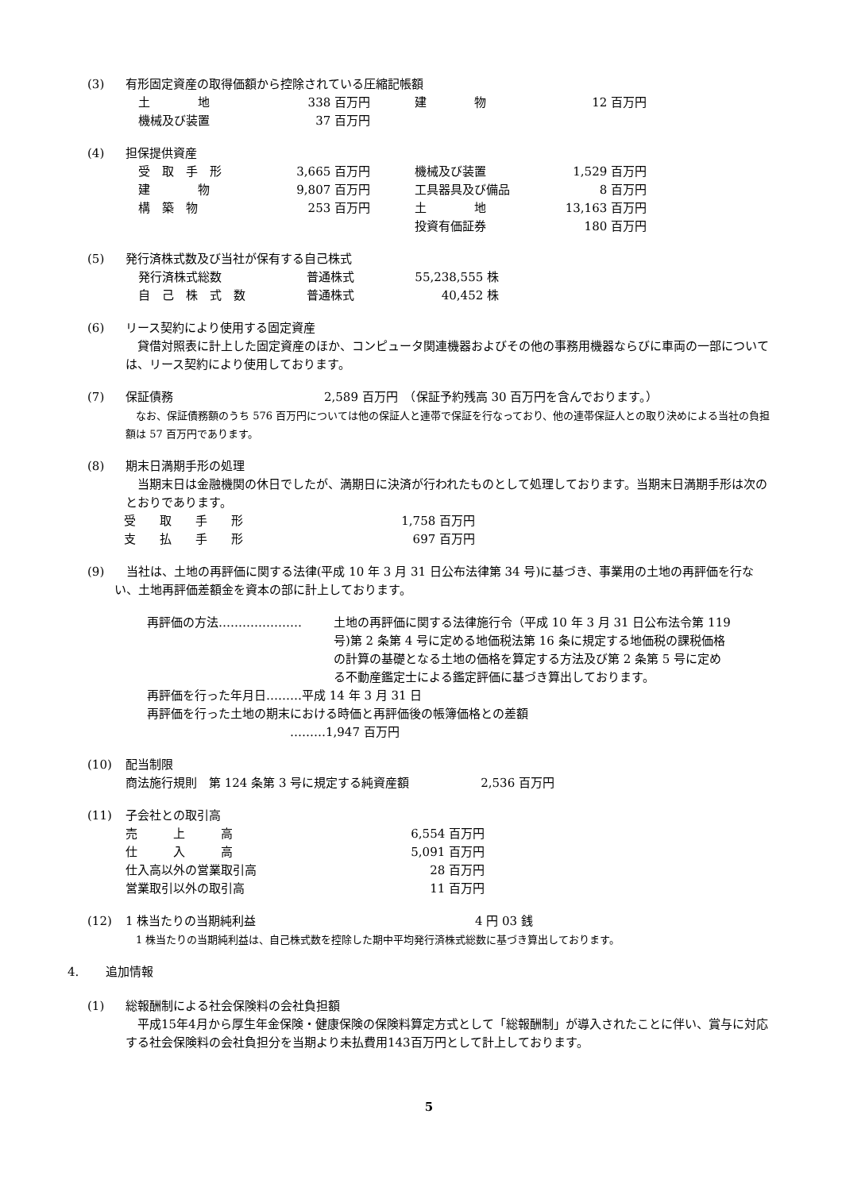(3) 有形固定資産の取得価額から控除されている圧縮記帳額
| 土 地 | 338 百万円 | 建 物 | 12 百万円 |
| 機械及び装置 | 37 百万円 | | |
(4) 担保提供資産
| 受 取 手 形 | 3,665 百万円 | 機械及び装置 | 1,529 百万円 |
| 建 物 | 9,807 百万円 | 工具器具及び備品 | 8 百万円 |
| 構 築 物 | 253 百万円 | 土 地 | 13,163 百万円 |
| | | 投資有価証券 | 180 百万円 |
(5) 発行済株式数及び当社が保有する自己株式
| 発行済株式総数 | 普通株式 | 55,238,555 株 |
| 自 己 株 式 数 | 普通株式 | 40,452 株 |
(6) リース契約により使用する固定資産
　貸借対照表に計上した固定資産のほか、コンピュータ関連機器およびその他の事務用機器ならびに車両の一部については、リース契約により使用しております。
(7) 保証債務 2,589 百万円　（保証予約残高 30 百万円を含んでおります。）
　なお、保証債務額のうち 576 百万円については他の保証人と連帯で保証を行なっており、他の連帯保証人との取り決めによる当社の負担額は 57 百万円であります。
(8) 期末日満期手形の処理
　当期末日は金融機関の休日でしたが、満期日に決済が行われたものとして処理しております。当期末日満期手形は次のとおりであります。
| 受 取 手 形 | 1,758 百万円 |
| 支 払 手 形 | 697 百万円 |
(9)　当社は、土地の再評価に関する法律(平成 10 年 3 月 31 日公布法律第 34 号)に基づき、事業用の土地の再評価を行ない、土地再評価差額金を資本の部に計上しております。
再評価の方法………………… 土地の再評価に関する法律施行令（平成 10 年 3 月 31 日公布法令第 119 号)第 2 条第 4 号に定める地価税法第 16 条に規定する地価税の課税価格の計算の基礎となる土地の価格を算定する方法及び第 2 条第 5 号に定める不動産鑑定士による鑑定評価に基づき算出しております。
再評価を行った年月日………平成 14 年 3 月 31 日
再評価を行った土地の期末における時価と再評価後の帳簿価格との差額
………1,947 百万円
(10) 配当制限
商法施行規則　第 124 条第 3 号に規定する純資産額　　　　　　2,536 百万円
(11) 子会社との取引高
| 売 上 高 | 6,554 百万円 |
| 仕 入 高 | 5,091 百万円 |
| 仕入高以外の営業取引高 | 28 百万円 |
| 営業取引以外の取引高 | 11 百万円 |
(12) 1 株当たりの当期純利益 4 円 03 銭
　1 株当たりの当期純利益は、自己株式数を控除した期中平均発行済株式総数に基づき算出しております。
4. 追加情報
(1) 総報酬制による社会保険料の会社負担額
　平成15年4月から厚生年金保険・健康保険の保険料算定方式として「総報酬制」が導入されたことに伴い、賞与に対応する社会保険料の会社負担分を当期より未払費用143百万円として計上しております。
5